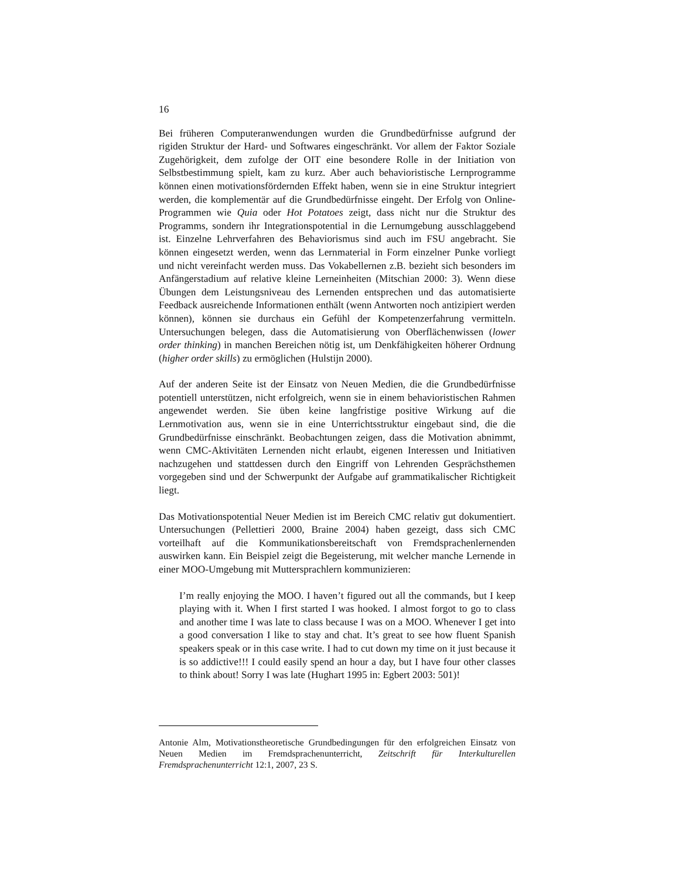16
Bei früheren Computeranwendungen wurden die Grundbedürfnisse aufgrund der rigiden Struktur der Hard- und Softwares eingeschränkt. Vor allem der Faktor Soziale Zugehörigkeit, dem zufolge der OIT eine besondere Rolle in der Initiation von Selbstbestimmung spielt, kam zu kurz. Aber auch behavioristische Lernprogramme können einen motivationsfördernden Effekt haben, wenn sie in eine Struktur integriert werden, die komplementär auf die Grundbedürfnisse eingeht. Der Erfolg von Online-Programmen wie Quia oder Hot Potatoes zeigt, dass nicht nur die Struktur des Programms, sondern ihr Integrationspotential in die Lernumgebung ausschlaggebend ist. Einzelne Lehrverfahren des Behaviorismus sind auch im FSU angebracht. Sie können eingesetzt werden, wenn das Lernmaterial in Form einzelner Punke vorliegt und nicht vereinfacht werden muss. Das Vokabellernen z.B. bezieht sich besonders im Anfängerstadium auf relative kleine Lerneinheiten (Mitschian 2000: 3). Wenn diese Übungen dem Leistungsniveau des Lernenden entsprechen und das automatisierte Feedback ausreichende Informationen enthält (wenn Antworten noch antizipiert werden können), können sie durchaus ein Gefühl der Kompetenzerfahrung vermitteln. Untersuchungen belegen, dass die Automatisierung von Oberflächenwissen (lower order thinking) in manchen Bereichen nötig ist, um Denkfähigkeiten höherer Ordnung (higher order skills) zu ermöglichen (Hulstijn 2000).
Auf der anderen Seite ist der Einsatz von Neuen Medien, die die Grundbedürfnisse potentiell unterstützen, nicht erfolgreich, wenn sie in einem behavioristischen Rahmen angewendet werden. Sie üben keine langfristige positive Wirkung auf die Lernmotivation aus, wenn sie in eine Unterrichtsstruktur eingebaut sind, die die Grundbedürfnisse einschränkt. Beobachtungen zeigen, dass die Motivation abnimmt, wenn CMC-Aktivitäten Lernenden nicht erlaubt, eigenen Interessen und Initiativen nachzugehen und stattdessen durch den Eingriff von Lehrenden Gesprächsthemen vorgegeben sind und der Schwerpunkt der Aufgabe auf grammatikalischer Richtigkeit liegt.
Das Motivationspotential Neuer Medien ist im Bereich CMC relativ gut dokumentiert. Untersuchungen (Pellettieri 2000, Braine 2004) haben gezeigt, dass sich CMC vorteilhaft auf die Kommunikationsbereitschaft von Fremdsprachenlernenden auswirken kann. Ein Beispiel zeigt die Begeisterung, mit welcher manche Lernende in einer MOO-Umgebung mit Muttersprachlern kommunizieren:
I’m really enjoying the MOO. I haven’t figured out all the commands, but I keep playing with it. When I first started I was hooked. I almost forgot to go to class and another time I was late to class because I was on a MOO. Whenever I get into a good conversation I like to stay and chat. It’s great to see how fluent Spanish speakers speak or in this case write. I had to cut down my time on it just because it is so addictive!!! I could easily spend an hour a day, but I have four other classes to think about! Sorry I was late (Hughart 1995 in: Egbert 2003: 501)!
Antonie Alm, Motivationstheoretische Grundbedingungen für den erfolgreichen Einsatz von Neuen Medien im Fremdsprachenunterricht, Zeitschrift für Interkulturellen Fremdsprachenunterricht 12:1, 2007, 23 S.